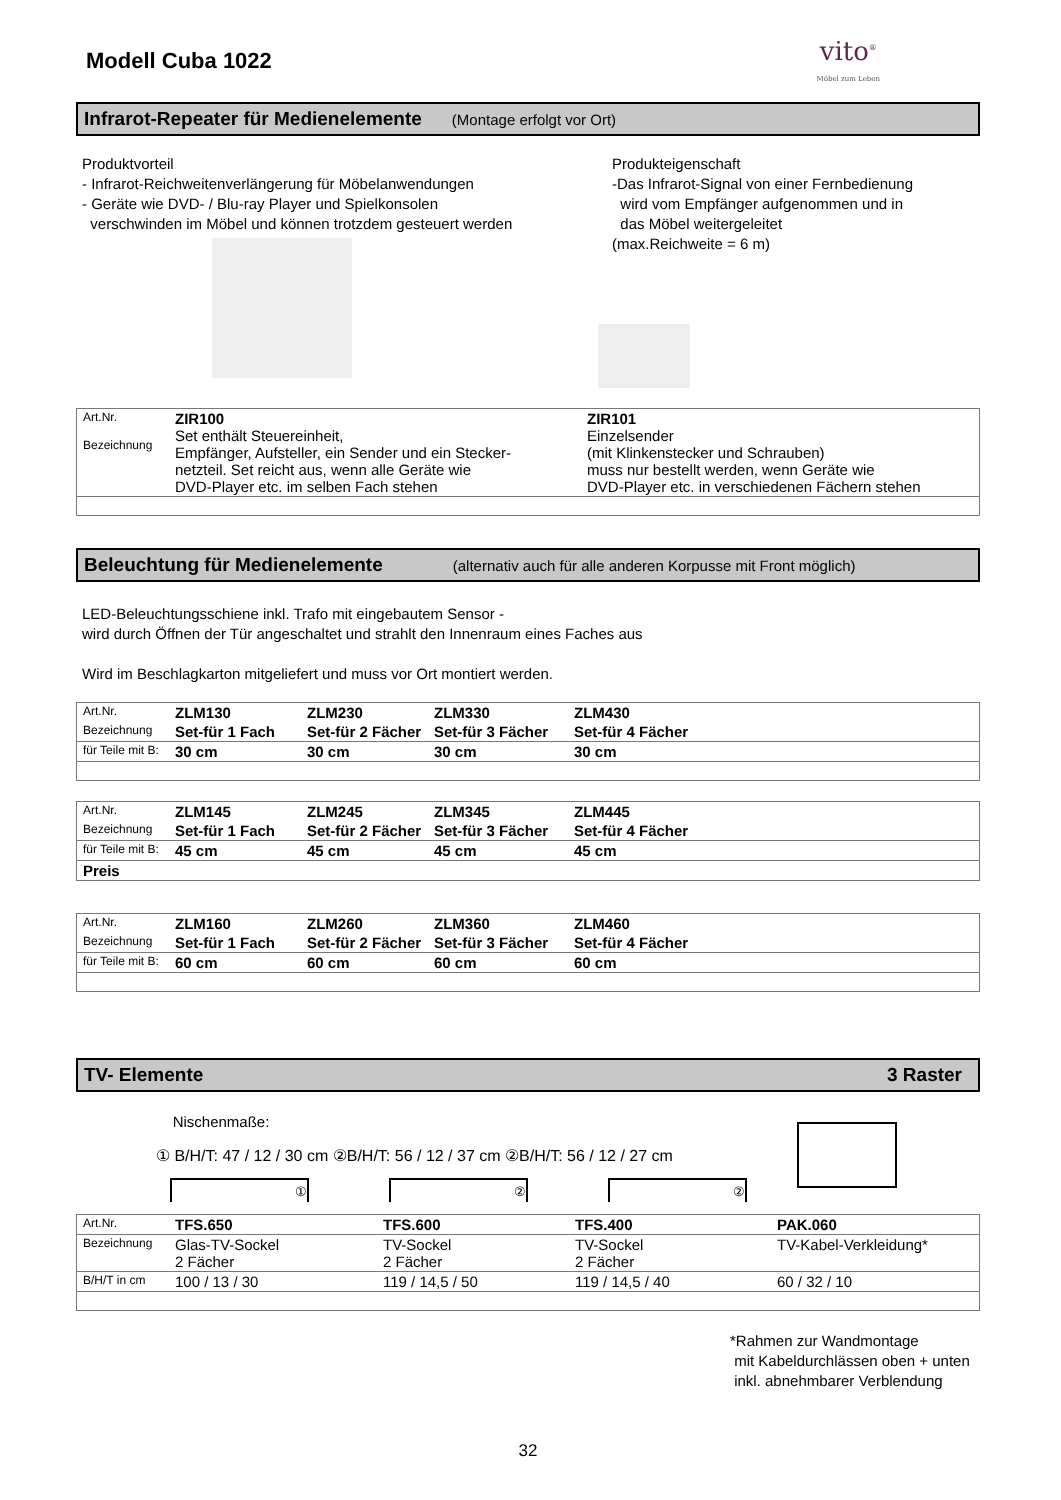Modell Cuba 1022
vito<sup>®</sup>
Möbel zum Leben
Infrarot-Repeater für Medienelemente (Montage erfolgt vor Ort)
Produktvorteil
- Infrarot-Reichweitenverlängerung für Möbelanwendungen
- Geräte wie DVD- / Blu-ray Player und Spielkonsolen
verschwinden im Möbel und können trotzdem gesteuert werden
Produkteigenschaft
-Das Infrarot-Signal von einer Fernbedienung
wird vom Empfänger aufgenommen und in
das Möbel weitergeleitet
(max.Reichweite = 6 m)
| Art.Nr. Bezeichnung | ZIR100 Set enthält Steuereinheit, Empfänger, Aufsteller, ein Sender und ein Stecker- netzteil. Set reicht aus, wenn alle Geräte wie DVD-Player etc. im selben Fach stehen | ZIR101 Einzelsender (mit Klinkenstecker und Schrauben) muss nur bestellt werden, wenn Geräte wie DVD-Player etc. in verschiedenen Fächern stehen |
Beleuchtung für Medienelemente (alternativ auch für alle anderen Korpusse mit Front möglich)
LED-Beleuchtungsschiene inkl. Trafo mit eingebautem Sensor -
wird durch Öffnen der Tür angeschaltet und strahlt den Innenraum eines Faches aus
Wird im Beschlagkarton mitgeliefert und muss vor Ort montiert werden.
| Art.Nr. | ZLM130 | ZLM230 | ZLM330 | ZLM430 |
| Bezeichnung | Set-für 1 Fach | Set-für 2 Fächer | Set-für 3 Fächer | Set-für 4 Fächer |
| für Teile mit B: | 30 cm | 30 cm | 30 cm | 30 cm |
| Art.Nr. | ZLM145 | ZLM245 | ZLM345 | ZLM445 |
| Bezeichnung | Set-für 1 Fach | Set-für 2 Fächer | Set-für 3 Fächer | Set-für 4 Fächer |
| für Teile mit B: | 45 cm | 45 cm | 45 cm | 45 cm |
| Preis | | | | |
| Art.Nr. | ZLM160 | ZLM260 | ZLM360 | ZLM460 |
| Bezeichnung | Set-für 1 Fach | Set-für 2 Fächer | Set-für 3 Fächer | Set-für 4 Fächer |
| für Teile mit B: | 60 cm | 60 cm | 60 cm | 60 cm |
TV- Elemente 3 Raster
Nischenmaße:
① B/H/T: 47 / 12 / 30 cm ②B/H/T: 56 / 12 / 37 cm ②B/H/T: 56 / 12 / 27 cm
① ② ②
| Art.Nr. | TFS.650 | TFS.600 | TFS.400 | PAK.060 |
| Bezeichnung | Glas-TV-Sockel 2 Fächer | TV-Sockel 2 Fächer | TV-Sockel 2 Fächer | TV-Kabel-Verkleidung* |
| B/H/T in cm | 100 / 13 / 30 | 119 / 14,5 / 50 | 119 / 14,5 / 40 | 60 / 32 / 10 |
*Rahmen zur Wandmontage
mit Kabeldurchlässen oben + unten
inkl. abnehmbarer Verblendung
32